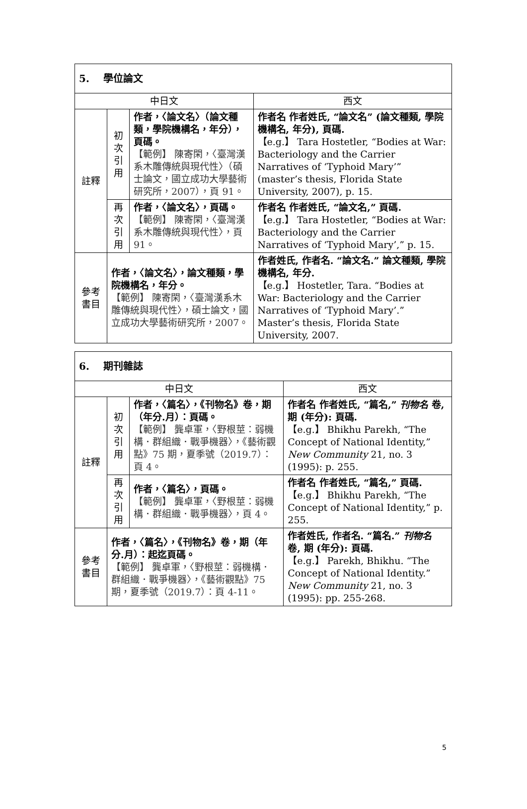| 5. 學位論文 | | | |
| 中日文 | | | 西文 |
| 註釋 | 初 次 引 用 | 作者，〈論文名〉（論文種類，學院機構名，年分），頁碼。 【範例】 陳寄閑，〈臺灣漢系木雕傳統與現代性〉（碩士論文，國立成功大學藝術研究所，2007），頁 91。 | 作者名 作者姓氏, “論文名” (論文種類, 學院機構名, 年分), 頁碼. 【e.g.】 Tara Hostetler, “Bodies at War: Bacteriology and the Carrier Narratives of ‘Typhoid Mary’” (master’s thesis, Florida State University, 2007), p. 15. |
| | 再 次 引 用 | 作者，〈論文名〉，頁碼。 【範例】 陳寄閑，〈臺灣漢系木雕傳統與現代性〉，頁 91。 | 作者名 作者姓氏, “論文名,” 頁碼. 【e.g.】 Tara Hostetler, “Bodies at War: Bacteriology and the Carrier Narratives of ‘Typhoid Mary’,” p. 15. |
| 參考 書目 | 作者，〈論文名〉，論文種類，學院機構名，年分。 【範例】 陳寄閑，〈臺灣漢系木雕傳統與現代性〉，碩士論文，國立成功大學藝術研究所，2007。 | | 作者姓氏, 作者名. “論文名.” 論文種類, 學院機構名, 年分. 【e.g.】 Hostetler, Tara. “Bodies at War: Bacteriology and the Carrier Narratives of ‘Typhoid Mary’.” Master’s thesis, Florida State University, 2007. |
| 6. 期刊雜誌 | | | |
| 中日文 | | | 西文 |
| 註釋 | 初 次 引 用 | 作者，〈篇名〉，《刊物名》卷，期（年分.月）：頁碼。 【範例】 龔卓軍，〈野根莖：弱機構．群組織．戰爭機器〉，《藝術觀點》75 期，夏季號（2019.7）：頁 4。 | 作者名 作者姓氏, “篇名,” 刊物名 卷, 期 (年分): 頁碼. 【e.g.】 Bhikhu Parekh, “The Concept of National Identity,” New Community 21, no. 3 (1995): p. 255. |
| | 再 次 引 用 | 作者，〈篇名〉，頁碼。 【範例】 龔卓軍，〈野根莖：弱機構．群組織．戰爭機器〉，頁 4。 | 作者名 作者姓氏, “篇名,” 頁碼. 【e.g.】 Bhikhu Parekh, “The Concept of National Identity,” p. 255. |
| 參考 書目 | 作者，〈篇名〉，《刊物名》卷，期（年分.月）：起迄頁碼。 【範例】 龔卓軍，〈野根莖：弱機構．群組織．戰爭機器〉，《藝術觀點》75 期，夏季號（2019.7）：頁 4-11。 | | 作者姓氏, 作者名. “篇名.” 刊物名 卷, 期 (年分): 頁碼. 【e.g.】 Parekh, Bhikhu. “The Concept of National Identity.” New Community 21, no. 3 (1995): pp. 255-268. |
5